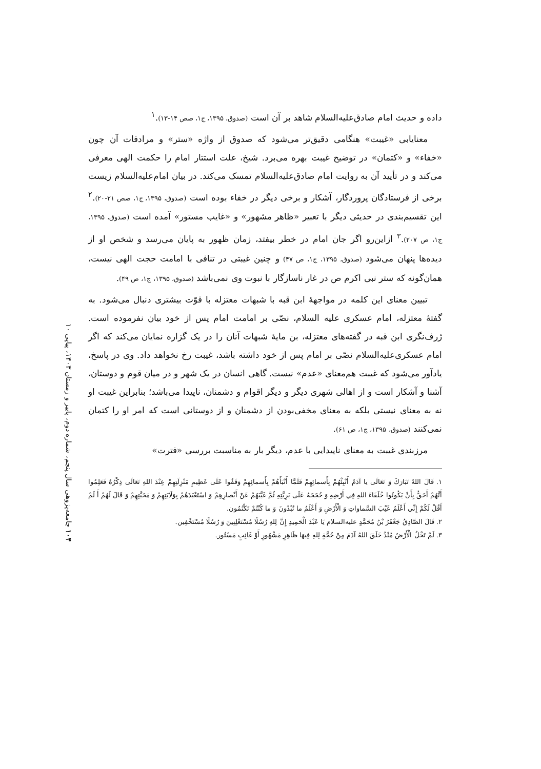داده و حدیث امام صادق‌علیه‌السلام شاهد بر آن است (صدوق، ۱۳۹۵، ج۱، صص ۱۴-۱۳).<sup>۱</sup>
معنایابی «غیبت» هنگامی دقیق‌تر می‌شود که صدوق از واژه «ستر» و مرادفات آن چون «خفاء» و «کتمان» در توضیح غیبت بهره می‌برد. شیخ، علت استتار امام را حکمت الهی معرفی می‌کند و در تأیید آن به روایت امام صادق‌علیه‌السلام تمسک می‌کند. در بیان امام‌علیه‌السلام زیست برخی از فرستادگان پروردگار، آشکار و برخی دیگر در خفاء بوده است (صدوق، ۱۳۹۵، ج۱، صص ۲۱-۲۰).<sup>۲</sup> این تقسیم‌بندی در حدیثی دیگر با تعبیر «ظاهر مشهور» و «غایب مستور» آمده است (صدوق، ۱۳۹۵، ج۱، ص ۲۰۷).<sup>۳</sup> ازاین‌رو اگر جان امام در خطر بیفتد، زمان ظهور به پایان می‌رسد و شخص او از دیده‌ها پنهان می‌شود (صدوق، ۱۳۹۵، ج۱، ص ۴۷) و چنین غیبتی در تنافی با امامت حجت الهی نیست، همان‌گونه که ستر نبی اکرم ص در غار ناسازگار با نبوت وی نمی‌باشد (صدوق، ۱۳۹۵، ج۱، ص ۴۹).
تبیین معنای این کلمه در مواجهۀ ابن قبه با شبهات معتزله با قوّت بیشتری دنبال می‌شود. به گفتۀ معتزله، امام عسکری علیه السلام، نصّی بر امامت امام پس از خود بیان نفرموده است. ژرف‌نگری ابن قبه در گفته‌های معتزله، بن مایۀ شبهات آنان را در یک گزاره نمایان می‌کند که اگر امام عسکری‌علیه‌السلام نصّی بر امام پس از خود داشته باشد، غیبت رخ نخواهد داد. وی در پاسخ، یادآور می‌شود که غیبت هم‌معنای «عدم» نیست. گاهی انسان در یک شهر و در میان قوم و دوستان، آشنا و آشکار است و از اهالی شهری دیگر و دیگر اقوام و دشمنان، ناپیدا می‌باشد؛ بنابراین غیبت او نه به معنای نیستی بلکه به معنای مخفی‌بودن از دشمنان و از دوستانی است که امر او را کتمان نمی‌کنند (صدوق، ۱۳۹۵، ج۱، ص ۶۱).
مرزبندی غیبت به معنای ناپیدایی با عدم، دیگر بار به مناسبت بررسی «فترت»
۱. قَالَ اللهُ تَبَارَكَ وَ تَعَالَی یا آدَمُ أَنْبِئْهُمْ بِأَسمائِهِمْ فَلَمَّا أَنْبَأَهُمْ بِأَسمائِهِمْ وَقَفُوا عَلَی عَظِیمِ مَنْزِلَتِهِمْ عِنْدَ اللهِ تَعَالَی ذِكْرُهُ فَعَلِمُوا أَنَّهُمْ أَحَقُّ بِأَنْ یَكُونُوا خُلَفَاءَ اللهِ فِي أَرْضِهِ وَ حُجَجَهُ عَلَی بَرِیَّتِهِ ثُمَّ غَیَّبَهُمْ عَنْ أَبْصارِهِمْ وَ اسْتَعْبَدَهُمْ بِوَلَایَتِهِمْ وَ مَحَبَّتِهِمْ وَ قَالَ لَهُمْ أَ لَمْ أَقُلْ لَكُمْ إِنِّي أَعْلَمُ غَیْبَ السَّماواتِ وَ الْأَرْضِ وَ أَعْلَمُ ما تُبْدُونَ وَ ما كُنْتُمْ تَكْتُمُون.
۲. قَالَ الصَّادِقُ جَعْفَرُ بْنُ مُحَمَّدٍ علیه‌السلام یَا عَبْدَ الْحَمِیدِ إِنَّ لِلهِ رُسُلًا مُسْتَعْلِنِینَ وَ رُسُلًا مُسْتَخْفِین.
۳. لَمْ تَخْلُ الْأَرْضُ مُنْذُ خَلَقَ اللهُ آدَمَ مِنْ حُجَّةٍ لِلهِ فِیهَا ظَاهِرٍ مَشْهُورٍ أَوْ غَائِبٍ مَسْتُور.
۱۰۴ جامعه‌پژوهی سال پنجم، شماره دوم، پاییز و زمستان ۱۴۰۳، پیاپی ۱۰